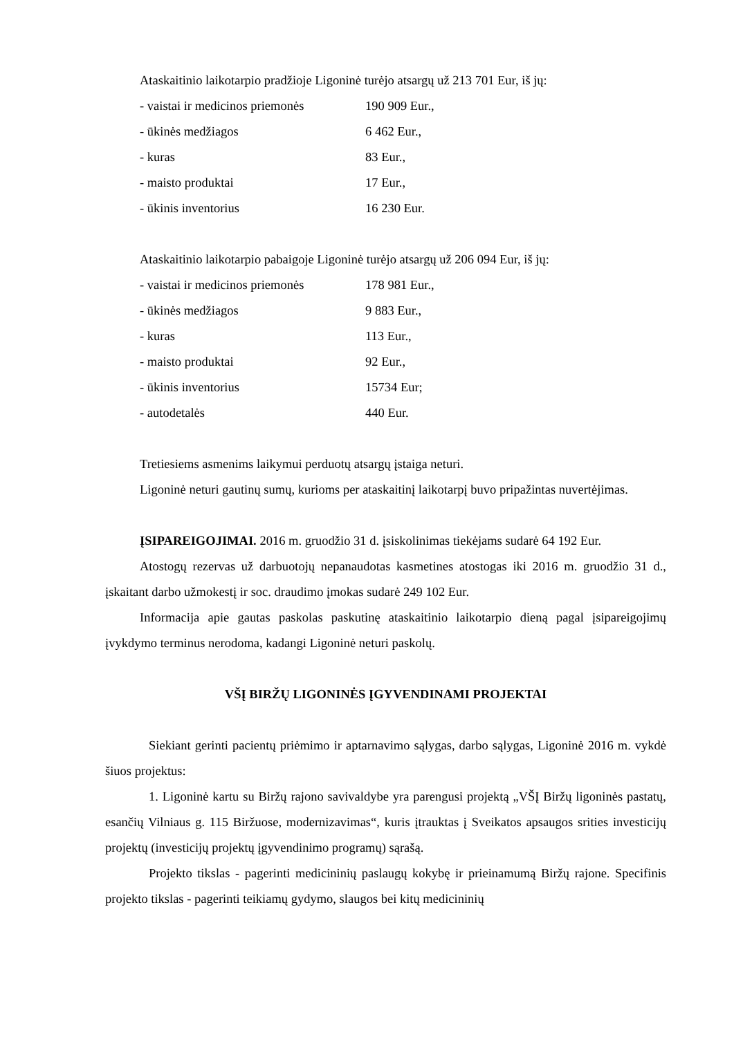Ataskaitinio laikotarpio pradžioje Ligoninė turėjo atsargų už 213 701 Eur, iš jų:
| - vaistai ir medicinos priemonės | 190 909 Eur., |
| - ūkinės medžiagos | 6 462 Eur., |
| - kuras | 83 Eur., |
| - maisto produktai | 17 Eur., |
| - ūkinis inventorius | 16 230 Eur. |
Ataskaitinio laikotarpio pabaigoje Ligoninė turėjo atsargų už 206 094 Eur, iš jų:
| - vaistai ir medicinos priemonės | 178 981 Eur., |
| - ūkinės medžiagos | 9 883 Eur., |
| - kuras | 113 Eur., |
| - maisto produktai | 92 Eur., |
| - ūkinis inventorius | 15734 Eur; |
| - autodetalės | 440 Eur. |
Tretiesiems asmenims laikymui perduotų atsargų įstaiga neturi.
Ligoninė neturi gautinų sumų, kurioms per ataskaitinį laikotarpį buvo pripažintas nuvertėjimas.
ĮSIPAREIGOJIMAI. 2016 m. gruodžio 31 d. įsiskolinimas tiekėjams sudarė 64 192 Eur.
Atostogų rezervas už darbuotojų nepanaudotas kasmetines atostogas iki 2016 m. gruodžio 31 d., įskaitant darbo užmokestį ir soc. draudimo įmokas sudarė 249 102 Eur.
Informacija apie gautas paskolas paskutinę ataskaitinio laikotarpio dieną pagal įsipareigojimų įvykdymo terminus nerodoma, kadangi Ligoninė neturi paskolų.
VŠĮ BIRŽŲ LIGONINĖS ĮGYVENDINAMI PROJEKTAI
Siekiant gerinti pacientų priėmimo ir aptarnavimo sąlygas, darbo sąlygas, Ligoninė 2016 m. vykdė šiuos projektus:
1. Ligoninė kartu su Biržų rajono savivaldybe yra parengusi projektą „VŠĮ Biržų ligoninės pastatų, esančių Vilniaus g. 115 Biržuose, modernizavimas“, kuris įtrauktas į Sveikatos apsaugos srities investicijų projektų (investicijų projektų įgyvendinimo programų) sąrašą.
Projekto tikslas - pagerinti medicininių paslaugų kokybę ir prieinamumą Biržų rajone. Specifinis projekto tikslas - pagerinti teikiamų gydymo, slaugos bei kitų medicininių